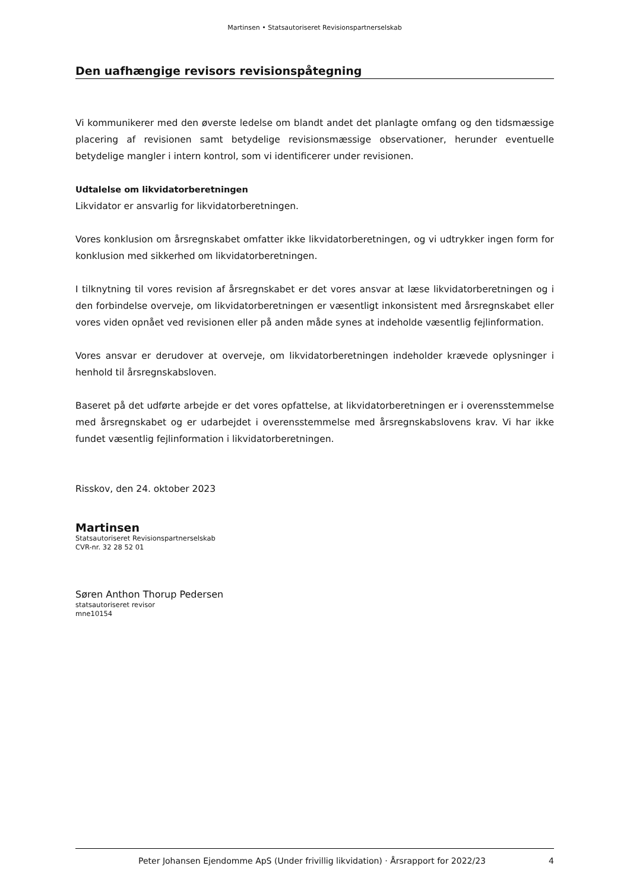Martinsen • Statsautoriseret Revisionspartnerselskab
Den uafhængige revisors revisionspåtegning
Vi kommunikerer med den øverste ledelse om blandt andet det planlagte omfang og den tidsmæssige placering af revisionen samt betydelige revisionsmæssige observationer, herunder eventuelle betydelige mangler i intern kontrol, som vi identificerer under revisionen.
Udtalelse om likvidatorberetningen
Likvidator er ansvarlig for likvidatorberetningen.
Vores konklusion om årsregnskabet omfatter ikke likvidatorberetningen, og vi udtrykker ingen form for konklusion med sikkerhed om likvidatorberetningen.
I tilknytning til vores revision af årsregnskabet er det vores ansvar at læse likvidatorberetningen og i den forbindelse overveje, om likvidatorberetningen er væsentligt inkonsistent med årsregnskabet eller vores viden opnået ved revisionen eller på anden måde synes at indeholde væsentlig fejlinformation.
Vores ansvar er derudover at overveje, om likvidatorberetningen indeholder krævede oplysninger i henhold til årsregnskabsloven.
Baseret på det udførte arbejde er det vores opfattelse, at likvidatorberetningen er i overensstemmelse med årsregnskabet og er udarbejdet i overensstemmelse med årsregnskabslovens krav. Vi har ikke fundet væsentlig fejlinformation i likvidatorberetningen.
Risskov, den 24. oktober 2023
Martinsen
Statsautoriseret Revisionspartnerselskab
CVR-nr. 32 28 52 01
Søren Anthon Thorup Pedersen
statsautoriseret revisor
mne10154
Peter Johansen Ejendomme ApS (Under frivillig likvidation) · Årsrapport for 2022/23 4